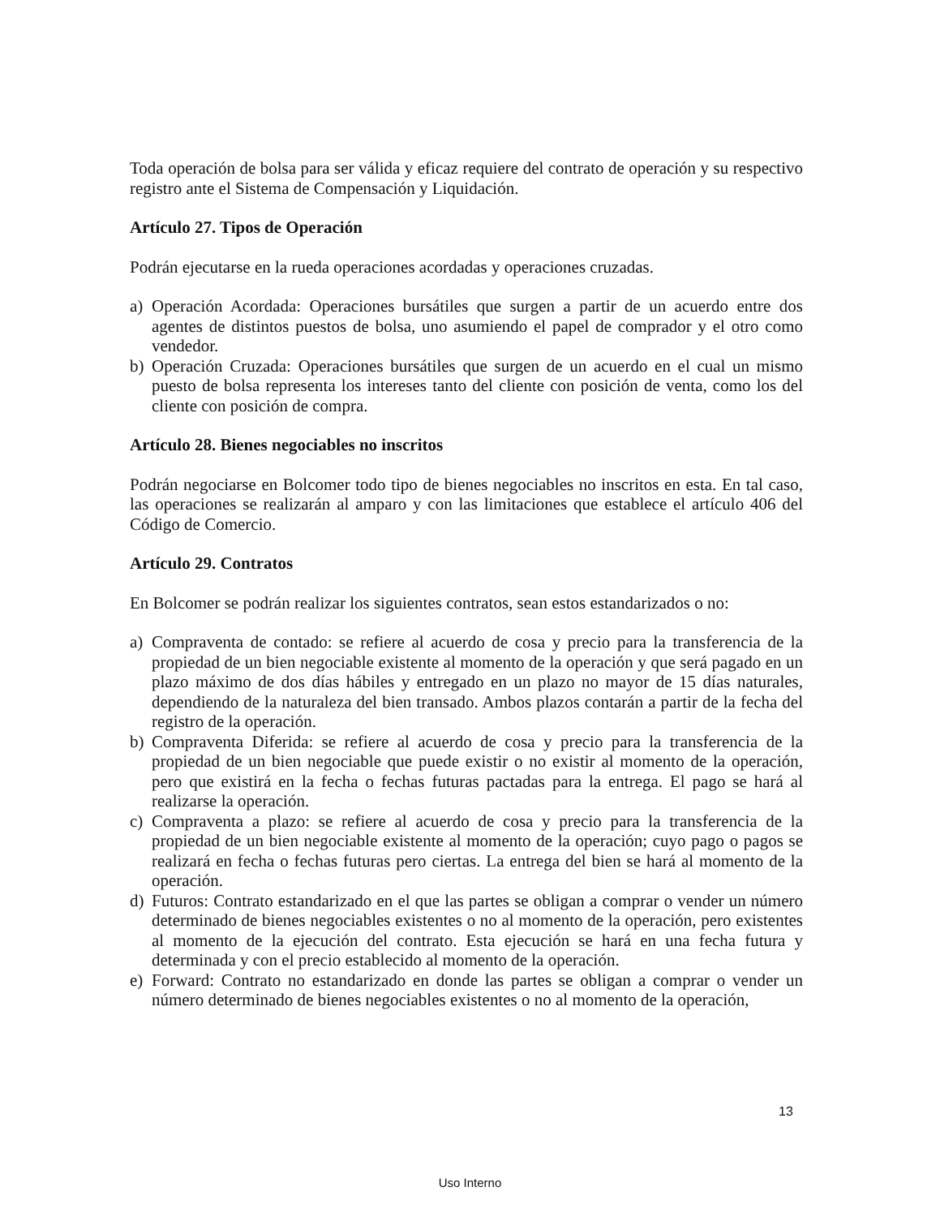Toda operación de bolsa para ser válida y eficaz requiere del contrato de operación y su respectivo registro ante el Sistema de Compensación y Liquidación.
Artículo 27. Tipos de Operación
Podrán ejecutarse en la rueda operaciones acordadas y operaciones cruzadas.
a) Operación Acordada: Operaciones bursátiles que surgen a partir de un acuerdo entre dos agentes de distintos puestos de bolsa, uno asumiendo el papel de comprador y el otro como vendedor.
b) Operación Cruzada: Operaciones bursátiles que surgen de un acuerdo en el cual un mismo puesto de bolsa representa los intereses tanto del cliente con posición de venta, como los del cliente con posición de compra.
Artículo 28. Bienes negociables no inscritos
Podrán negociarse en Bolcomer todo tipo de bienes negociables no inscritos en esta. En tal caso, las operaciones se realizarán al amparo y con las limitaciones que establece el artículo 406 del Código de Comercio.
Artículo 29. Contratos
En Bolcomer se podrán realizar los siguientes contratos, sean estos estandarizados o no:
a) Compraventa de contado: se refiere al acuerdo de cosa y precio para la transferencia de la propiedad de un bien negociable existente al momento de la operación y que será pagado en un plazo máximo de dos días hábiles y entregado en un plazo no mayor de 15 días naturales, dependiendo de la naturaleza del bien transado. Ambos plazos contarán a partir de la fecha del registro de la operación.
b) Compraventa Diferida: se refiere al acuerdo de cosa y precio para la transferencia de la propiedad de un bien negociable que puede existir o no existir al momento de la operación, pero que existirá en la fecha o fechas futuras pactadas para la entrega. El pago se hará al realizarse la operación.
c) Compraventa a plazo: se refiere al acuerdo de cosa y precio para la transferencia de la propiedad de un bien negociable existente al momento de la operación; cuyo pago o pagos se realizará en fecha o fechas futuras pero ciertas. La entrega del bien se hará al momento de la operación.
d) Futuros: Contrato estandarizado en el que las partes se obligan a comprar o vender un número determinado de bienes negociables existentes o no al momento de la operación, pero existentes al momento de la ejecución del contrato. Esta ejecución se hará en una fecha futura y determinada y con el precio establecido al momento de la operación.
e) Forward: Contrato no estandarizado en donde las partes se obligan a comprar o vender un número determinado de bienes negociables existentes o no al momento de la operación,
13
Uso Interno